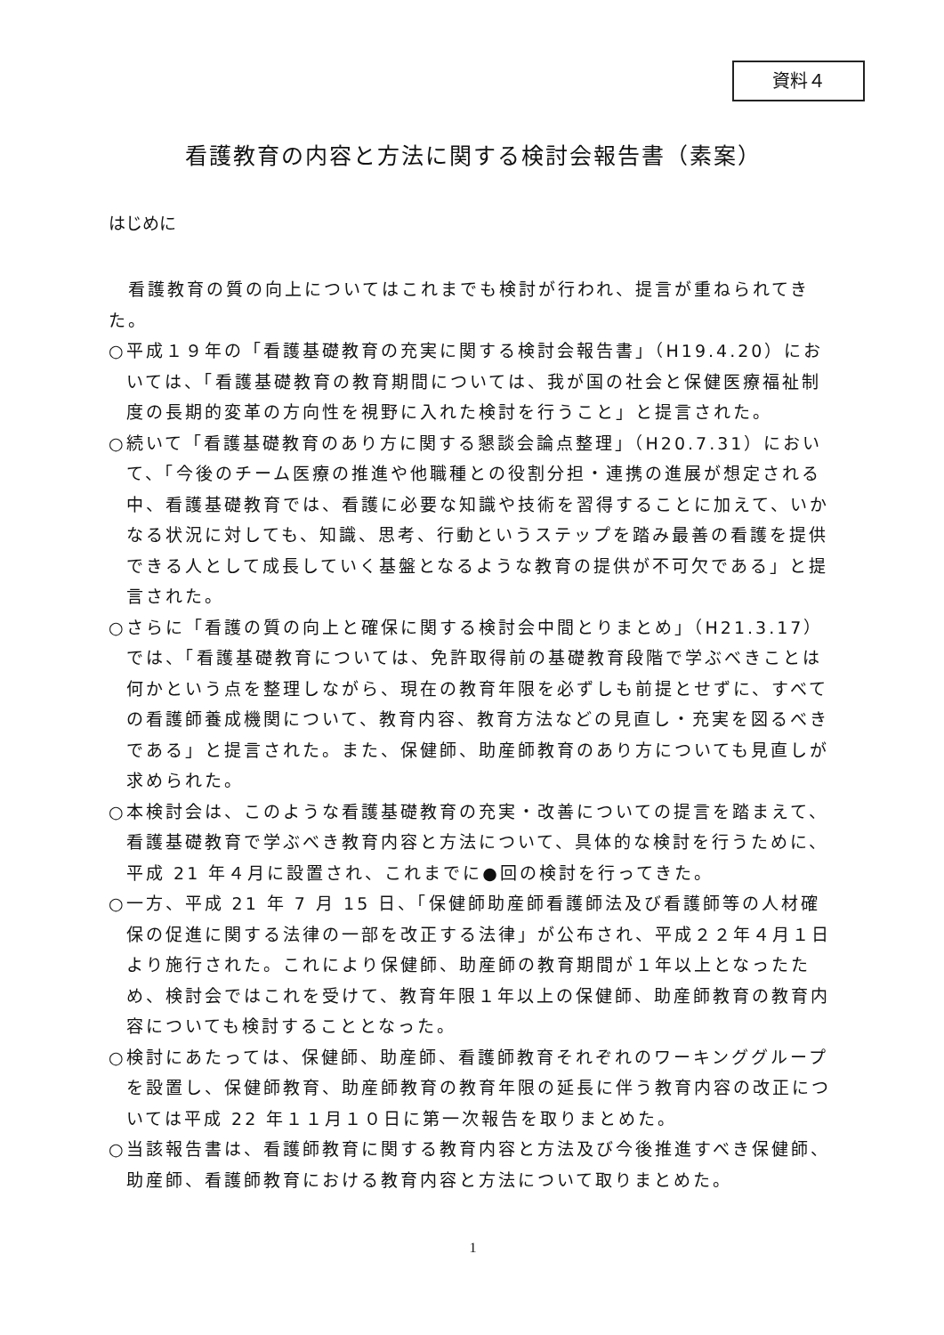資料４
看護教育の内容と方法に関する検討会報告書（素案）
はじめに
　看護教育の質の向上についてはこれまでも検討が行われ、提言が重ねられてきた。
○平成１９年の「看護基礎教育の充実に関する検討会報告書」（H19.4.20）においては、「看護基礎教育の教育期間については、我が国の社会と保健医療福祉制度の長期的変革の方向性を視野に入れた検討を行うこと」と提言された。
○続いて「看護基礎教育のあり方に関する懇談会論点整理」（H20.7.31）において、「今後のチーム医療の推進や他職種との役割分担・連携の進展が想定される中、看護基礎教育では、看護に必要な知識や技術を習得することに加えて、いかなる状況に対しても、知識、思考、行動というステップを踏み最善の看護を提供できる人として成長していく基盤となるような教育の提供が不可欠である」と提言された。
○さらに「看護の質の向上と確保に関する検討会中間とりまとめ」（H21.3.17）では、「看護基礎教育については、免許取得前の基礎教育段階で学ぶべきことは何かという点を整理しながら、現在の教育年限を必ずしも前提とせずに、すべての看護師養成機関について、教育内容、教育方法などの見直し・充実を図るべきである」と提言された。また、保健師、助産師教育のあり方についても見直しが求められた。
○本検討会は、このような看護基礎教育の充実・改善についての提言を踏まえて、看護基礎教育で学ぶべき教育内容と方法について、具体的な検討を行うために、平成 21 年４月に設置され、これまでに●回の検討を行ってきた。
○一方、平成 21 年 7 月 15 日、「保健師助産師看護師法及び看護師等の人材確保の促進に関する法律の一部を改正する法律」が公布され、平成２２年４月１日より施行された。これにより保健師、助産師の教育期間が１年以上となったため、検討会ではこれを受けて、教育年限１年以上の保健師、助産師教育の教育内容についても検討することとなった。
○検討にあたっては、保健師、助産師、看護師教育それぞれのワーキンググループを設置し、保健師教育、助産師教育の教育年限の延長に伴う教育内容の改正については平成 22 年１１月１０日に第一次報告を取りまとめた。
○当該報告書は、看護師教育に関する教育内容と方法及び今後推進すべき保健師、助産師、看護師教育における教育内容と方法について取りまとめた。
1